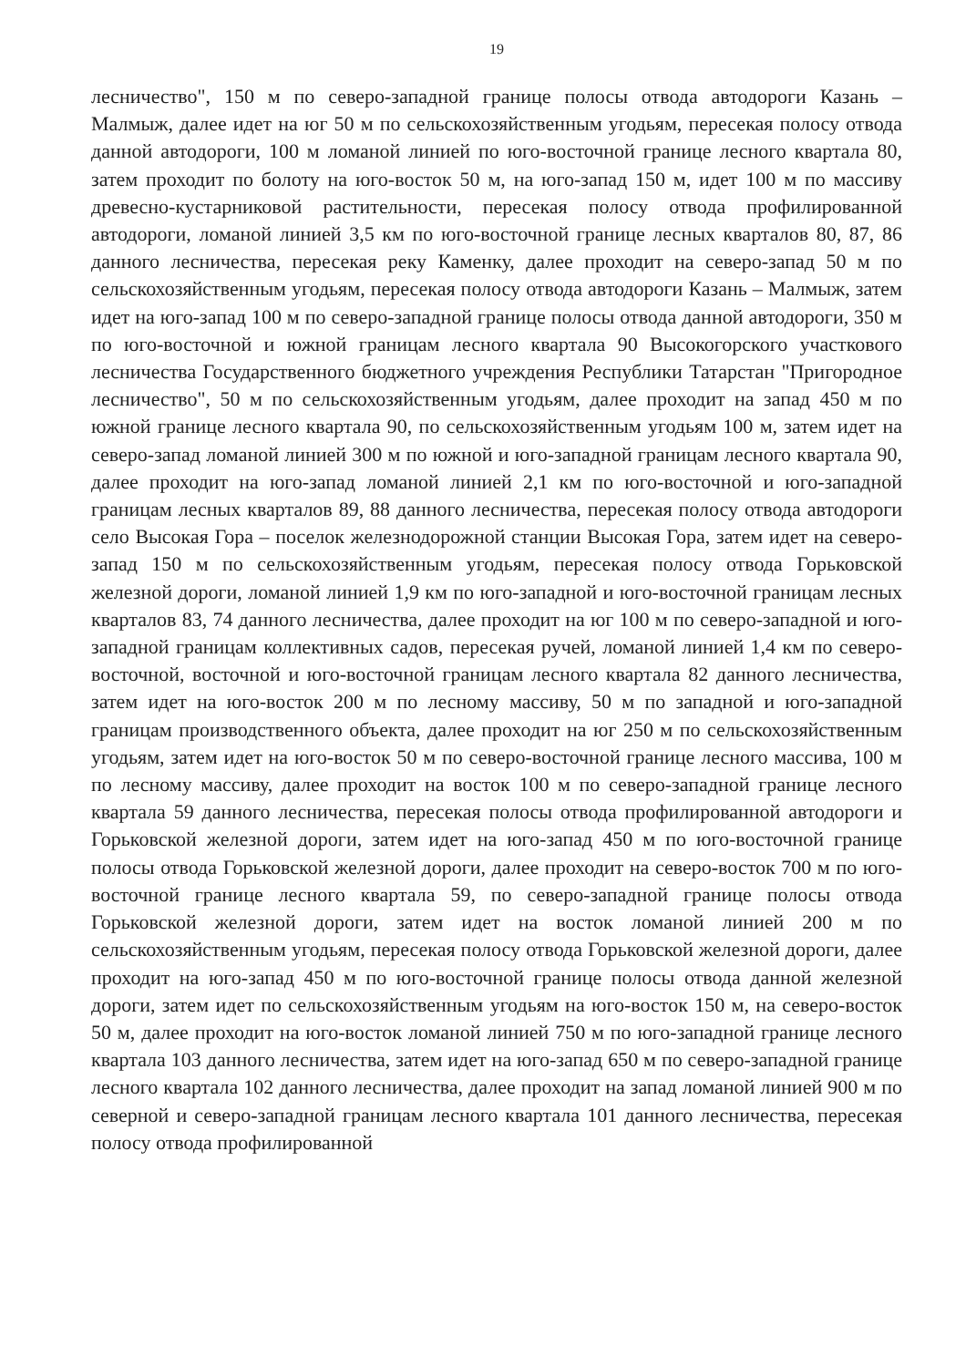19
лесничество", 150 м по северо-западной границе полосы отвода автодороги Казань – Малмыж, далее идет на юг 50 м по сельскохозяйственным угодьям, пересекая полосу отвода данной автодороги, 100 м ломаной линией по юго-восточной границе лесного квартала 80, затем проходит по болоту на юго-восток 50 м, на юго-запад 150 м, идет 100 м по массиву древесно-кустарниковой растительности, пересекая полосу отвода профилированной автодороги, ломаной линией 3,5 км по юго-восточной границе лесных кварталов 80, 87, 86 данного лесничества, пересекая реку Каменку, далее проходит на северо-запад 50 м по сельскохозяйственным угодьям, пересекая полосу отвода автодороги Казань – Малмыж, затем идет на юго-запад 100 м по северо-западной границе полосы отвода данной автодороги, 350 м по юго-восточной и южной границам лесного квартала 90 Высокогорского участкового лесничества Государственного бюджетного учреждения Республики Татарстан "Пригородное лесничество", 50 м по сельскохозяйственным угодьям, далее проходит на запад 450 м по южной границе лесного квартала 90, по сельскохозяйственным угодьям 100 м, затем идет на северо-запад ломаной линией 300 м по южной и юго-западной границам лесного квартала 90, далее проходит на юго-запад ломаной линией 2,1 км по юго-восточной и юго-западной границам лесных кварталов 89, 88 данного лесничества, пересекая полосу отвода автодороги село Высокая Гора – поселок железнодорожной станции Высокая Гора, затем идет на северо-запад 150 м по сельскохозяйственным угодьям, пересекая полосу отвода Горьковской железной дороги, ломаной линией 1,9 км по юго-западной и юго-восточной границам лесных кварталов 83, 74 данного лесничества, далее проходит на юг 100 м по северо-западной и юго-западной границам коллективных садов, пересекая ручей, ломаной линией 1,4 км по северо-восточной, восточной и юго-восточной границам лесного квартала 82 данного лесничества, затем идет на юго-восток 200 м по лесному массиву, 50 м по западной и юго-западной границам производственного объекта, далее проходит на юг 250 м по сельскохозяйственным угодьям, затем идет на юго-восток 50 м по северо-восточной границе лесного массива, 100 м по лесному массиву, далее проходит на восток 100 м по северо-западной границе лесного квартала 59 данного лесничества, пересекая полосы отвода профилированной автодороги и Горьковской железной дороги, затем идет на юго-запад 450 м по юго-восточной границе полосы отвода Горьковской железной дороги, далее проходит на северо-восток 700 м по юго-восточной границе лесного квартала 59, по северо-западной границе полосы отвода Горьковской железной дороги, затем идет на восток ломаной линией 200 м по сельскохозяйственным угодьям, пересекая полосу отвода Горьковской железной дороги, далее проходит на юго-запад 450 м по юго-восточной границе полосы отвода данной железной дороги, затем идет по сельскохозяйственным угодьям на юго-восток 150 м, на северо-восток 50 м, далее проходит на юго-восток ломаной линией 750 м по юго-западной границе лесного квартала 103 данного лесничества, затем идет на юго-запад 650 м по северо-западной границе лесного квартала 102 данного лесничества, далее проходит на запад ломаной линией 900 м по северной и северо-западной границам лесного квартала 101 данного лесничества, пересекая полосу отвода профилированной